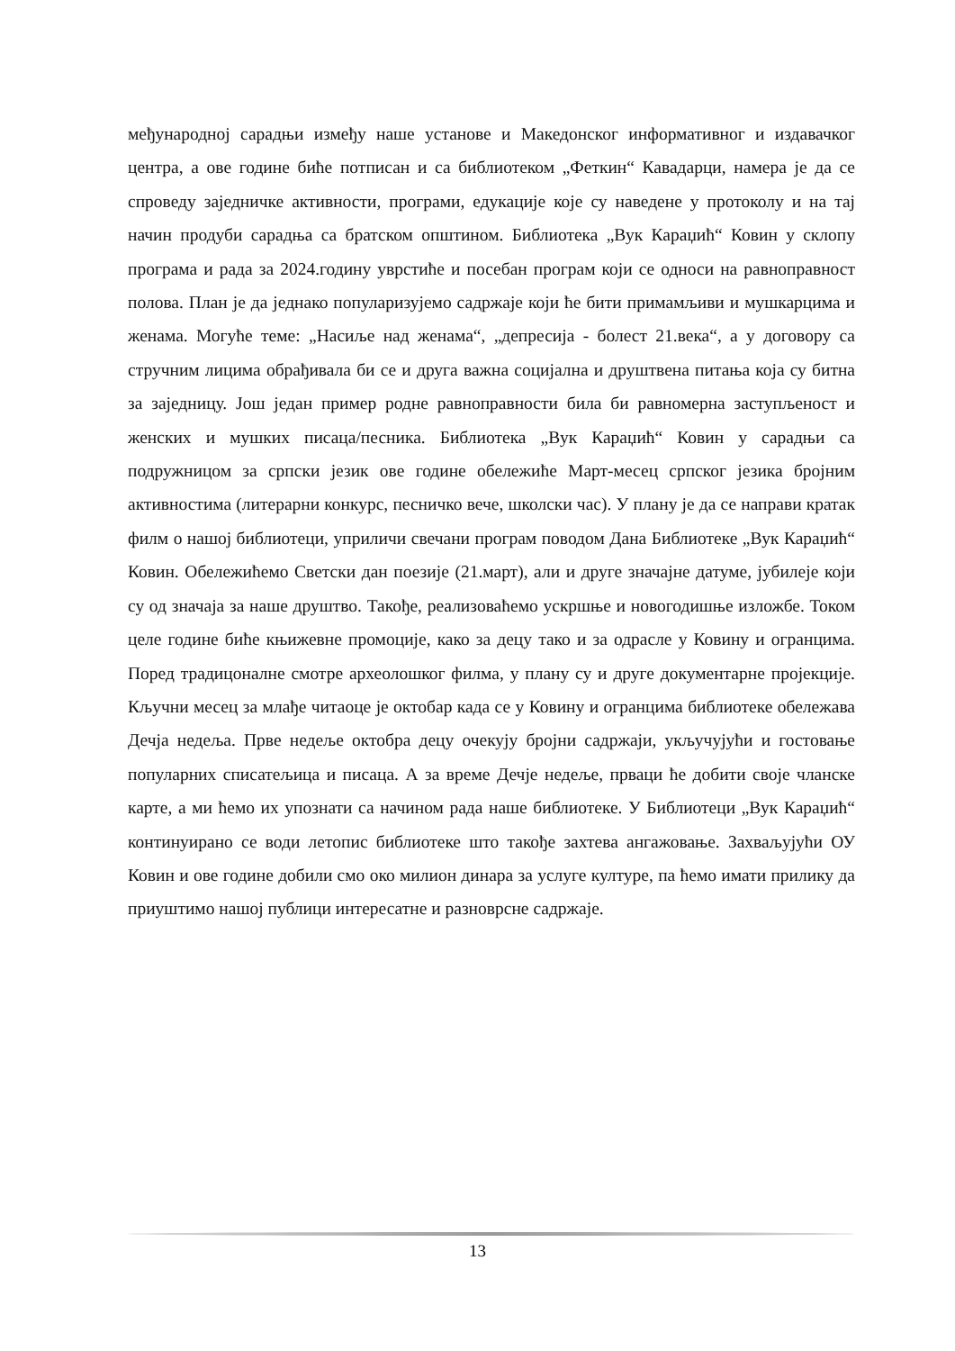међународној сарадњи између наше установе и Македонског информативног и издавачког центра, а ове године биће потписан и са библиотеком „Феткин“ Кавадарци, намера је да се спроведу заједничке активности, програми, едукације које су наведене у протоколу и на тај начин продуби сарадња са братском општином. Библиотека „Вук Караџић“ Ковин у склопу програма и рада за 2024.годину уврстиће и посебан програм који се односи на равноправност полова. План је да једнако популаризујемо садржаје који ће бити примамљиви и мушкарцима и женама. Могуће теме: „Насиље над женама“, „депресија - болест 21.века“, а у договору са стручним лицима обрађивала би се и друга важна социјална и друштвена питања која су битна за заједницу. Још један пример родне равноправности била би равномерна заступљеност и женских и мушких писаца/песника. Библиотека „Вук Караџић“ Ковин у сарадњи са подружницом за српски језик ове године обележиће Март-месец српског језика бројним активностима (литерарни конкурс, песничко вече, школски час). У плану је да се направи кратак филм о нашој библиотеци, уприличи свечани програм поводом Дана Библиотеке „Вук Караџић“ Ковин. Обележићемо Светски дан поезије (21.март), али и друге значајне датуме, јубилеје који су од значаја за наше друштво. Такође, реализоваћемо ускршње и новогодишње изложбе. Током целе године биће књижевне промоције, како за децу тако и за одрасле у Ковину и огранцима. Поред традицоналне смотре археолошког филма, у плану су и друге документарне пројекције. Кључни месец за млађе читаоце је октобар када се у Ковину и огранцима библиотеке обележава Дечја недеља. Прве недеље октобра децу очекују бројни садржаји, укључујући и гостовање популарних списатељица и писаца. А за време Дечје недеље, прваци ће добити своје чланске карте, а ми ћемо их упознати са начином рада наше библиотеке. У Библиотеци „Вук Караџић“ континуирано се води летопис библиотеке што такође захтева ангажовање. Захваљујући ОУ Ковин и ове године добили смо око милион динара за услуге културе, па ћемо имати прилику да приуштимо нашој публици интересатне и разноврсне садржаје.
13